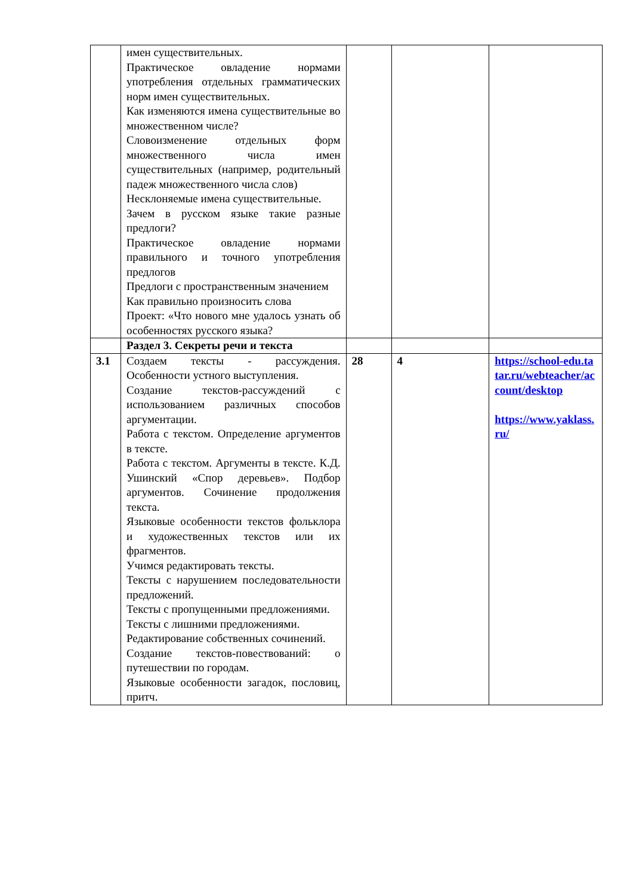| | имен существительных. Практическое овладение нормами употребления отдельных грамматических норм имен существительных. Как изменяются имена существительные во множественном числе? Словоизменение отдельных форм множественного числа имен существительных (например, родительный падеж множественного числа слов) Несклоняемые имена существительные. Зачем в русском языке такие разные предлоги? Практическое овладение нормами правильного и точного употребления предлогов Предлоги с пространственным значением Как правильно произносить слова Проект: «Что нового мне удалось узнать об особенностях русского языка? | | | |
| | Раздел 3. Секреты речи и текста | | | |
| 3.1 | Создаем тексты - рассуждения. Особенности устного выступления. Создание текстов-рассуждений с использованием различных способов аргументации. Работа с текстом. Определение аргументов в тексте. Работа с текстом. Аргументы в тексте. К.Д. Ушинский «Спор деревьев». Подбор аргументов. Сочинение продолжения текста. Языковые особенности текстов фольклора и художественных текстов или их фрагментов. Учимся редактировать тексты. Тексты с нарушением последовательности предложений. Тексты с пропущенными предложениями. Тексты с лишними предложениями. Редактирование собственных сочинений. Создание текстов-повествований: о путешествии по городам. Языковые особенности загадок, пословиц, притч. | 28 | 4 | https://school-edu.tatar.ru/webteacher/account/desktop https://www.yaklass.ru/ |